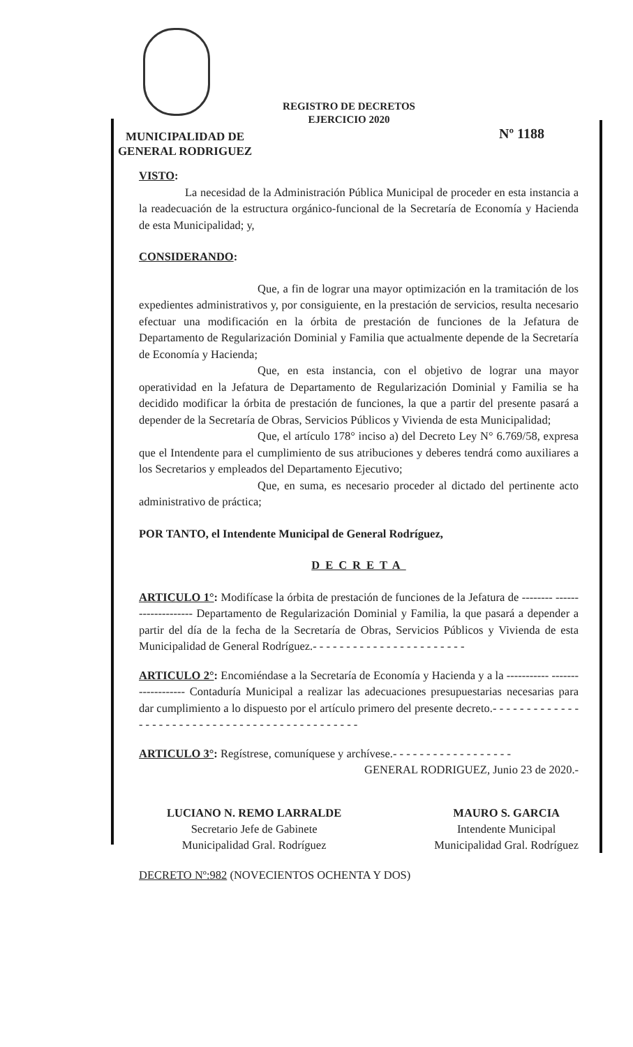REGISTRO DE DECRETOS
EJERCICIO 2020
MUNICIPALIDAD DE
GENERAL RODRIGUEZ
Nº 1188
VISTO:
La necesidad de la Administración Pública Municipal de proceder en esta instancia a la readecuación de la estructura orgánico-funcional de la Secretaría de Economía y Hacienda de esta Municipalidad; y,
CONSIDERANDO:
Que, a fin de lograr una mayor optimización en la tramitación de los expedientes administrativos y, por consiguiente, en la prestación de servicios, resulta necesario efectuar una modificación en la órbita de prestación de funciones de la Jefatura de Departamento de Regularización Dominial y Familia que actualmente depende de la Secretaría de Economía y Hacienda;
Que, en esta instancia, con el objetivo de lograr una mayor operatividad en la Jefatura de Departamento de Regularización Dominial y Familia se ha decidido modificar la órbita de prestación de funciones, la que a partir del presente pasará a depender de la Secretaría de Obras, Servicios Públicos y Vivienda de esta Municipalidad;
Que, el artículo 178° inciso a) del Decreto Ley N° 6.769/58, expresa que el Intendente para el cumplimiento de sus atribuciones y deberes tendrá como auxiliares a los Secretarios y empleados del Departamento Ejecutivo;
Que, en suma, es necesario proceder al dictado del pertinente acto administrativo de práctica;
POR TANTO, el Intendente Municipal de General Rodríguez,
DECRETA
ARTICULO 1°: Modifícase la órbita de prestación de funciones de la Jefatura de -------- -------------------- Departamento de Regularización Dominial y Familia, la que pasará a depender a partir del día de la fecha de la Secretaría de Obras, Servicios Públicos y Vivienda de esta Municipalidad de General Rodríguez.- - - - - - - - - - - - - - - - - - - - - - -
ARTICULO 2°: Encomiéndase a la Secretaría de Economía y Hacienda y a la ----------- ------------------- Contaduría Municipal a realizar las adecuaciones presupuestarias necesarias para dar cumplimiento a lo dispuesto por el artículo primero del presente decreto.- - - - - - - - - - - - - - - - - - - - - - - - - - - - - - - - - - - - - - - - - - - - - -
ARTICULO 3°: Regístrese, comuníquese y archívese.- - - - - - - - - - - - - - - - - -
GENERAL RODRIGUEZ, Junio 23 de 2020.-
LUCIANO N. REMO LARRALDE
Secretario Jefe de Gabinete
Municipalidad Gral. Rodríguez
MAURO S. GARCIA
Intendente Municipal
Municipalidad Gral. Rodríguez
DECRETO Nº:982 (NOVECIENTOS OCHENTA Y DOS)